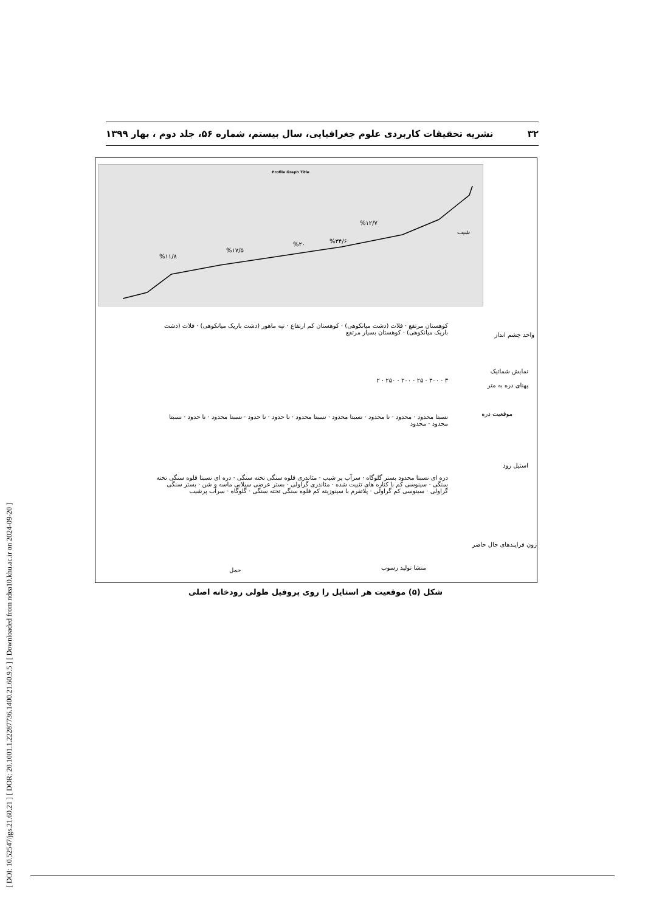۳۲ نشریه تحقیقات کاربردی علوم جغرافیایی، سال بیستم، شماره ۵۶، جلد دوم ، بهار ۱۳۹۹
[ DOI: 10.52547/jgs.21.60.21 ] [ DOR: 20.1001.1.22287736.1400.21.60.9.5 ] [ Downloaded from ndea10.khu.ac.ir on 2024-09-20 ]
Profile Graph Title
%۱۱/۸%۱۷/۵%۲۰%۳۴/۶%۱۲/۷
شیب
واحد چشم انداز
نمایش شماتیک
پهنای دره به متر
موقعیت دره
استیل رود
زون فرایندهای حال حاضر
کوهستان مرتفع · فلات (دشت میانکوهی) · کوهستان کم ارتفاع · تپه ماهور (دشت باریک میانکوهی) · فلات (دشت باریک میانکوهی) · کوهستان بسیار مرتفع
۳ · ۳۰۰ · ۲۵ · ۲۰۰ · ۲۵۰ · ۲
نسبتا محدود · محدود · نا محدود · نسبتا محدود · نسبتا محدود · نا حدود · نا حدود · نسبتا محدود · نا حدود · نسبتا محدود · محدود
دره ای نسبتا محدود بستر گلوگاه · سرآب پر شیب · مئاندری قلوه سنگی تخته سنگی · دره ای نسبتا قلوه سنگی تخته سنگی · سینوسی کم با کناره های تثبیت شده · مئاندری گراولی · بستر عرضی سیلابی ماسه و شن · بستر سنگی گراولی · سینوسی کم گراولی · پلاتفرم با سینوزیته کم قلوه سنگی تخته سنگی · گلوگاه · سرآب پرشیب
حمل منشا تولید رسوب
شکل (۵) موقعیت هر استایل را روی پروفیل طولی رودخانه اصلی